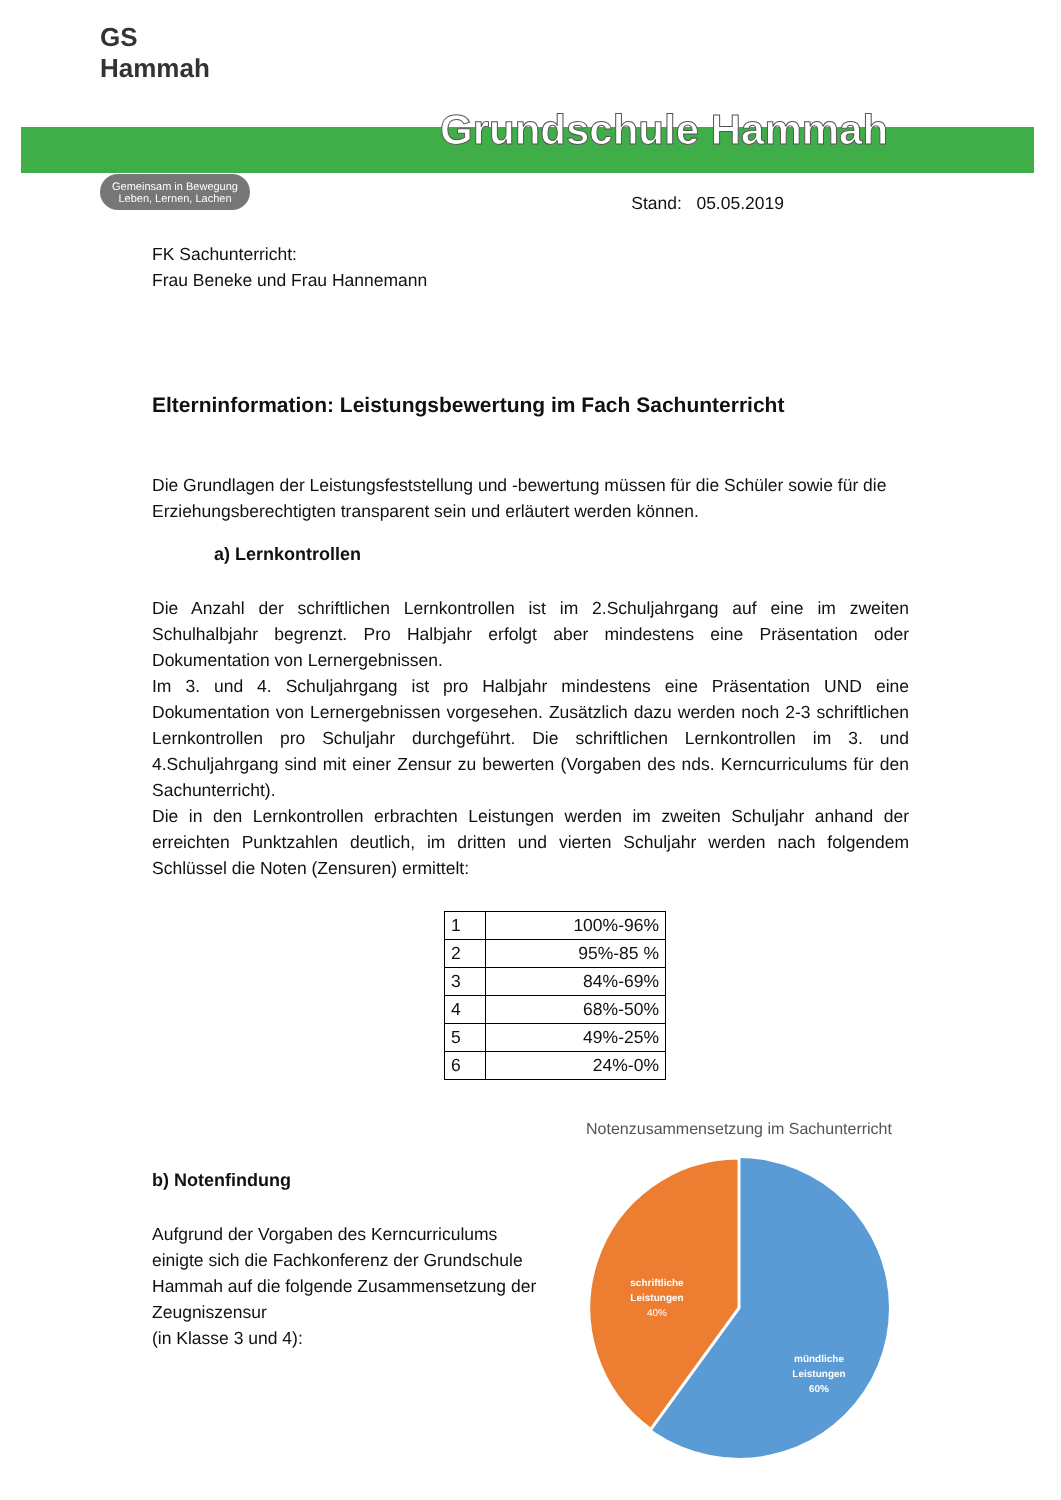GS Hammah
Gemeinsam in Bewegung
Leben, Lernen, Lachen
Grundschule Hammah
Stand: 05.05.2019
FK Sachunterricht:
Frau Beneke und Frau Hannemann
Elterninformation: Leistungsbewertung im Fach Sachunterricht
Die Grundlagen der Leistungsfeststellung und -bewertung müssen für die Schüler sowie für die Erziehungsberechtigten transparent sein und erläutert werden können.
a) Lernkontrollen
Die Anzahl der schriftlichen Lernkontrollen ist im 2.Schuljahrgang auf eine im zweiten Schulhalbjahr begrenzt. Pro Halbjahr erfolgt aber mindestens eine Präsentation oder Dokumentation von Lernergebnissen.
Im 3. und 4. Schuljahrgang ist pro Halbjahr mindestens eine Präsentation UND eine Dokumentation von Lernergebnissen vorgesehen. Zusätzlich dazu werden noch 2-3 schriftlichen Lernkontrollen pro Schuljahr durchgeführt. Die schriftlichen Lernkontrollen im 3. und 4.Schuljahrgang sind mit einer Zensur zu bewerten (Vorgaben des nds. Kerncurriculums für den Sachunterricht).
Die in den Lernkontrollen erbrachten Leistungen werden im zweiten Schuljahr anhand der erreichten Punktzahlen deutlich, im dritten und vierten Schuljahr werden nach folgendem Schlüssel die Noten (Zensuren) ermittelt:
| 1 | 100%-96% |
| 2 | 95%-85 % |
| 3 | 84%-69% |
| 4 | 68%-50% |
| 5 | 49%-25% |
| 6 | 24%-0% |
b) Notenfindung
Aufgrund der Vorgaben des Kerncurriculums einigte sich die Fachkonferenz der Grundschule Hammah auf die folgende Zusammensetzung der Zeugniszensur
(in Klasse 3 und 4):
Notenzusammensetzung im Sachunterricht
schriftliche
Leistungen
40%
mündliche
Leistungen
60%